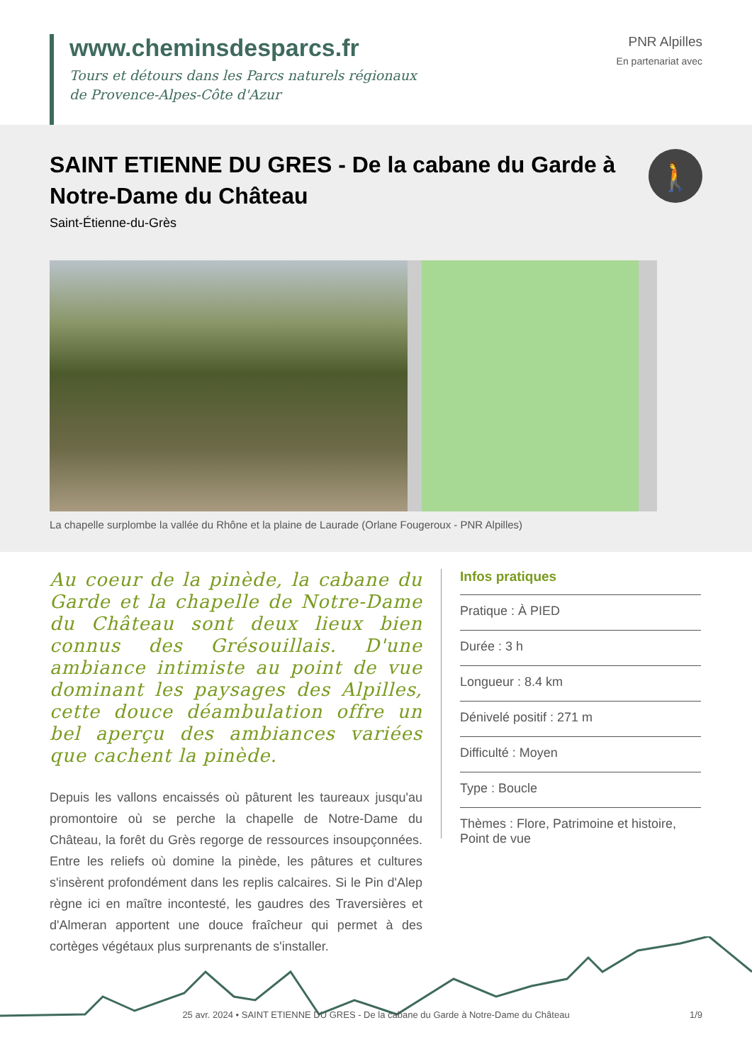www.cheminsdesparcs.fr
Tours et détours dans les Parcs naturels régionaux
de Provence-Alpes-Côte d'Azur
PNR Alpilles
En partenariat avec
SAINT ETIENNE DU GRES - De la cabane du Garde à Notre-Dame du Château
🚶
Saint-Étienne-du-Grès
La chapelle surplombe la vallée du Rhône et la plaine de Laurade (Orlane Fougeroux - PNR Alpilles)
Au coeur de la pinède, la cabane du Garde et la chapelle de Notre-Dame du Château sont deux lieux bien connus des Grésouillais. D'une ambiance intimiste au point de vue dominant les paysages des Alpilles, cette douce déambulation offre un bel aperçu des ambiances variées que cachent la pinède.
Depuis les vallons encaissés où pâturent les taureaux jusqu'au promontoire où se perche la chapelle de Notre-Dame du Château, la forêt du Grès regorge de ressources insoupçonnées. Entre les reliefs où domine la pinède, les pâtures et cultures s'insèrent profondément dans les replis calcaires. Si le Pin d'Alep règne ici en maître incontesté, les gaudres des Traversières et d'Almeran apportent une douce fraîcheur qui permet à des cortèges végétaux plus surprenants de s'installer.
Infos pratiques
Pratique : À PIED
Durée : 3 h
Longueur : 8.4 km
Dénivelé positif : 271 m
Difficulté : Moyen
Type : Boucle
Thèmes : Flore, Patrimoine et histoire, Point de vue
25 avr. 2024 • SAINT ETIENNE DU GRES - De la cabane du Garde à Notre-Dame du Château 1/9